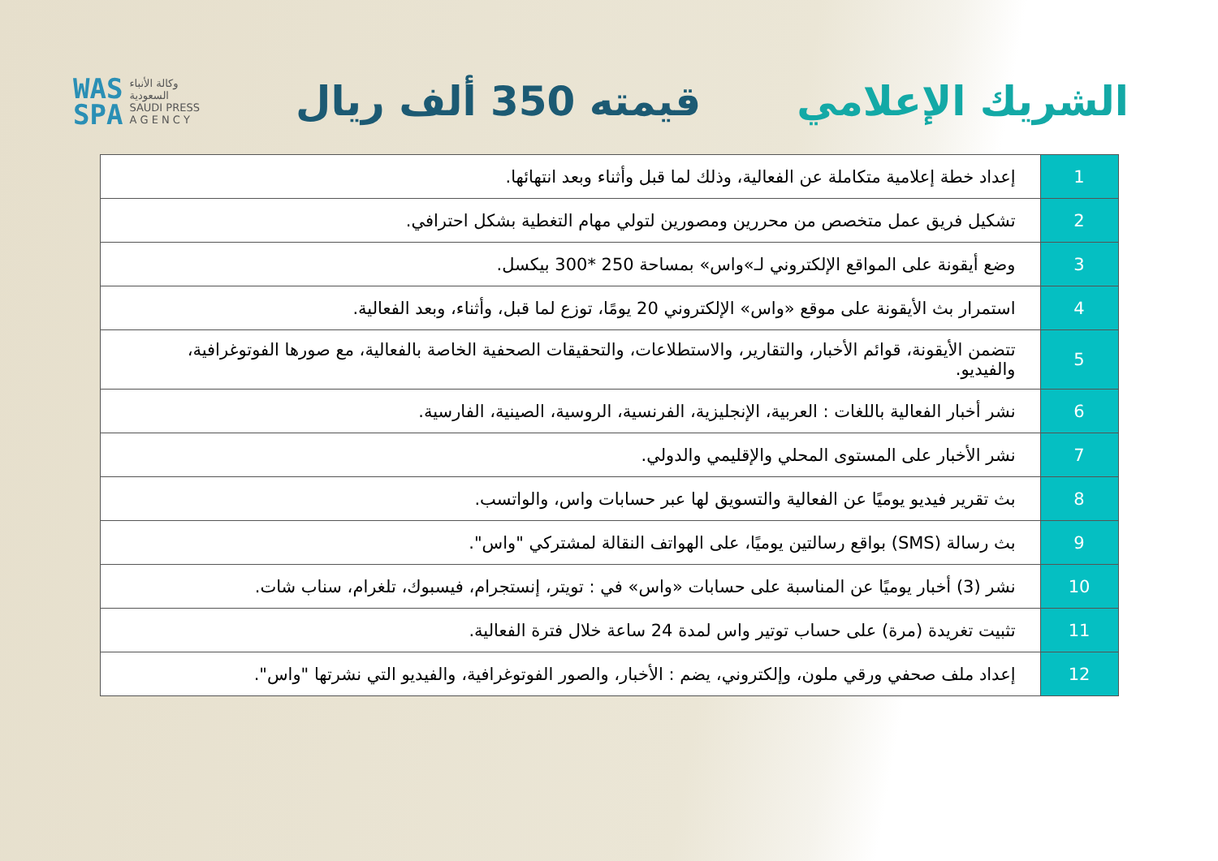الشريك الإعلامي قيمته 350 ألف ريال
WAS
SPA
وكالة الأنباء
السعودية
SAUDI PRESS
A G E N C Y
| 1 | إعداد خطة إعلامية متكاملة عن الفعالية، وذلك لما قبل وأثناء وبعد انتهائها. |
| 2 | تشكيل فريق عمل متخصص من محررين ومصورين لتولي مهام التغطية بشكل احترافي. |
| 3 | وضع أيقونة على المواقع الإلكتروني لـ»واس» بمساحة 250 *300 بيكسل. |
| 4 | استمرار بث الأيقونة على موقع «واس» الإلكتروني 20 يومًا، توزع لما قبل، وأثناء، وبعد الفعالية. |
| 5 | تتضمن الأيقونة، قوائم الأخبار، والتقارير، والاستطلاعات، والتحقيقات الصحفية الخاصة بالفعالية، مع صورها الفوتوغرافية، والفيديو. |
| 6 | نشر أخبار الفعالية باللغات : العربية، الإنجليزية، الفرنسية، الروسية، الصينية، الفارسية. |
| 7 | نشر الأخبار على المستوى المحلي والإقليمي والدولي. |
| 8 | بث تقرير فيديو يوميًا عن الفعالية والتسويق لها عبر حسابات واس، والواتسب. |
| 9 | بث رسالة (SMS) بواقع رسالتين يوميًا، على الهواتف النقالة لمشتركي "واس". |
| 10 | نشر (3) أخبار يوميًا عن المناسبة على حسابات «واس» في : تويتر، إنستجرام، فيسبوك، تلغرام، سناب شات. |
| 11 | تثبيت تغريدة (مرة) على حساب توتير واس لمدة 24 ساعة خلال فترة الفعالية. |
| 12 | إعداد ملف صحفي ورقي ملون، وإلكتروني، يضم : الأخبار، والصور الفوتوغرافية، والفيديو التي نشرتها "واس". |